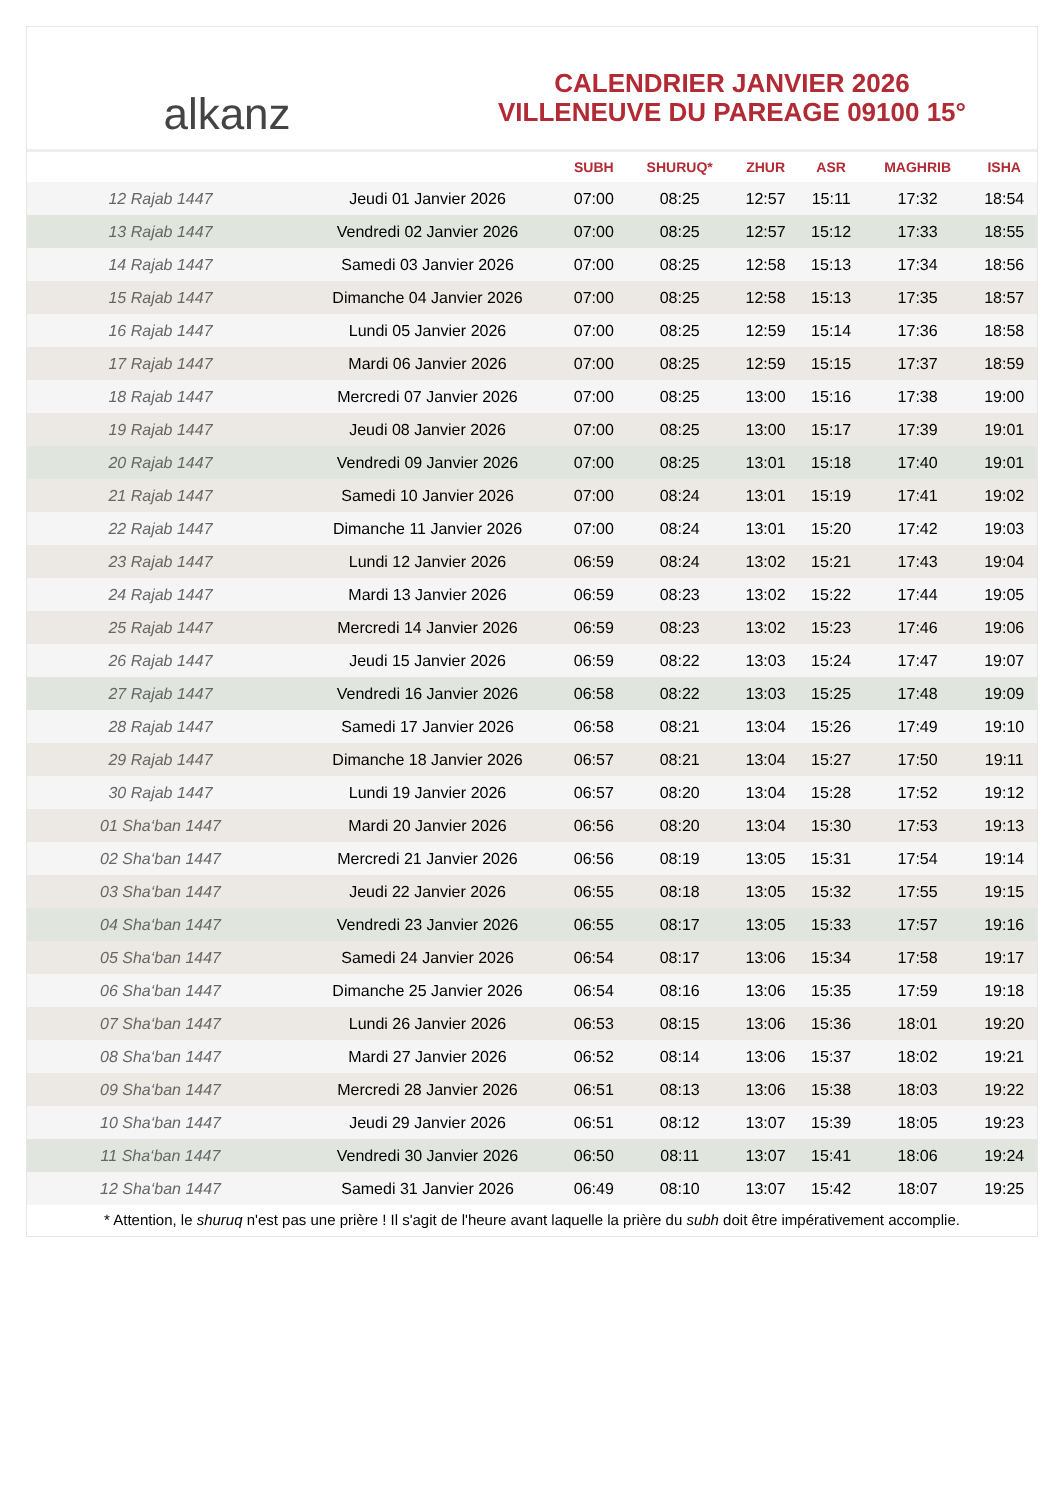alkanz
CALENDRIER JANVIER 2026
VILLENEUVE DU PAREAGE 09100 15°
| | | SUBH | SHURUQ* | ZHUR | ASR | MAGHRIB | ISHA |
| --- | --- | --- | --- | --- | --- | --- | --- |
| 12 Rajab 1447 | Jeudi 01 Janvier 2026 | 07:00 | 08:25 | 12:57 | 15:11 | 17:32 | 18:54 |
| 13 Rajab 1447 | Vendredi 02 Janvier 2026 | 07:00 | 08:25 | 12:57 | 15:12 | 17:33 | 18:55 |
| 14 Rajab 1447 | Samedi 03 Janvier 2026 | 07:00 | 08:25 | 12:58 | 15:13 | 17:34 | 18:56 |
| 15 Rajab 1447 | Dimanche 04 Janvier 2026 | 07:00 | 08:25 | 12:58 | 15:13 | 17:35 | 18:57 |
| 16 Rajab 1447 | Lundi 05 Janvier 2026 | 07:00 | 08:25 | 12:59 | 15:14 | 17:36 | 18:58 |
| 17 Rajab 1447 | Mardi 06 Janvier 2026 | 07:00 | 08:25 | 12:59 | 15:15 | 17:37 | 18:59 |
| 18 Rajab 1447 | Mercredi 07 Janvier 2026 | 07:00 | 08:25 | 13:00 | 15:16 | 17:38 | 19:00 |
| 19 Rajab 1447 | Jeudi 08 Janvier 2026 | 07:00 | 08:25 | 13:00 | 15:17 | 17:39 | 19:01 |
| 20 Rajab 1447 | Vendredi 09 Janvier 2026 | 07:00 | 08:25 | 13:01 | 15:18 | 17:40 | 19:01 |
| 21 Rajab 1447 | Samedi 10 Janvier 2026 | 07:00 | 08:24 | 13:01 | 15:19 | 17:41 | 19:02 |
| 22 Rajab 1447 | Dimanche 11 Janvier 2026 | 07:00 | 08:24 | 13:01 | 15:20 | 17:42 | 19:03 |
| 23 Rajab 1447 | Lundi 12 Janvier 2026 | 06:59 | 08:24 | 13:02 | 15:21 | 17:43 | 19:04 |
| 24 Rajab 1447 | Mardi 13 Janvier 2026 | 06:59 | 08:23 | 13:02 | 15:22 | 17:44 | 19:05 |
| 25 Rajab 1447 | Mercredi 14 Janvier 2026 | 06:59 | 08:23 | 13:02 | 15:23 | 17:46 | 19:06 |
| 26 Rajab 1447 | Jeudi 15 Janvier 2026 | 06:59 | 08:22 | 13:03 | 15:24 | 17:47 | 19:07 |
| 27 Rajab 1447 | Vendredi 16 Janvier 2026 | 06:58 | 08:22 | 13:03 | 15:25 | 17:48 | 19:09 |
| 28 Rajab 1447 | Samedi 17 Janvier 2026 | 06:58 | 08:21 | 13:04 | 15:26 | 17:49 | 19:10 |
| 29 Rajab 1447 | Dimanche 18 Janvier 2026 | 06:57 | 08:21 | 13:04 | 15:27 | 17:50 | 19:11 |
| 30 Rajab 1447 | Lundi 19 Janvier 2026 | 06:57 | 08:20 | 13:04 | 15:28 | 17:52 | 19:12 |
| 01 Sha‘ban 1447 | Mardi 20 Janvier 2026 | 06:56 | 08:20 | 13:04 | 15:30 | 17:53 | 19:13 |
| 02 Sha‘ban 1447 | Mercredi 21 Janvier 2026 | 06:56 | 08:19 | 13:05 | 15:31 | 17:54 | 19:14 |
| 03 Sha‘ban 1447 | Jeudi 22 Janvier 2026 | 06:55 | 08:18 | 13:05 | 15:32 | 17:55 | 19:15 |
| 04 Sha‘ban 1447 | Vendredi 23 Janvier 2026 | 06:55 | 08:17 | 13:05 | 15:33 | 17:57 | 19:16 |
| 05 Sha‘ban 1447 | Samedi 24 Janvier 2026 | 06:54 | 08:17 | 13:06 | 15:34 | 17:58 | 19:17 |
| 06 Sha‘ban 1447 | Dimanche 25 Janvier 2026 | 06:54 | 08:16 | 13:06 | 15:35 | 17:59 | 19:18 |
| 07 Sha‘ban 1447 | Lundi 26 Janvier 2026 | 06:53 | 08:15 | 13:06 | 15:36 | 18:01 | 19:20 |
| 08 Sha‘ban 1447 | Mardi 27 Janvier 2026 | 06:52 | 08:14 | 13:06 | 15:37 | 18:02 | 19:21 |
| 09 Sha‘ban 1447 | Mercredi 28 Janvier 2026 | 06:51 | 08:13 | 13:06 | 15:38 | 18:03 | 19:22 |
| 10 Sha‘ban 1447 | Jeudi 29 Janvier 2026 | 06:51 | 08:12 | 13:07 | 15:39 | 18:05 | 19:23 |
| 11 Sha‘ban 1447 | Vendredi 30 Janvier 2026 | 06:50 | 08:11 | 13:07 | 15:41 | 18:06 | 19:24 |
| 12 Sha‘ban 1447 | Samedi 31 Janvier 2026 | 06:49 | 08:10 | 13:07 | 15:42 | 18:07 | 19:25 |
* Attention, le shuruq n'est pas une prière ! Il s'agit de l'heure avant laquelle la prière du subh doit être impérativement accomplie.